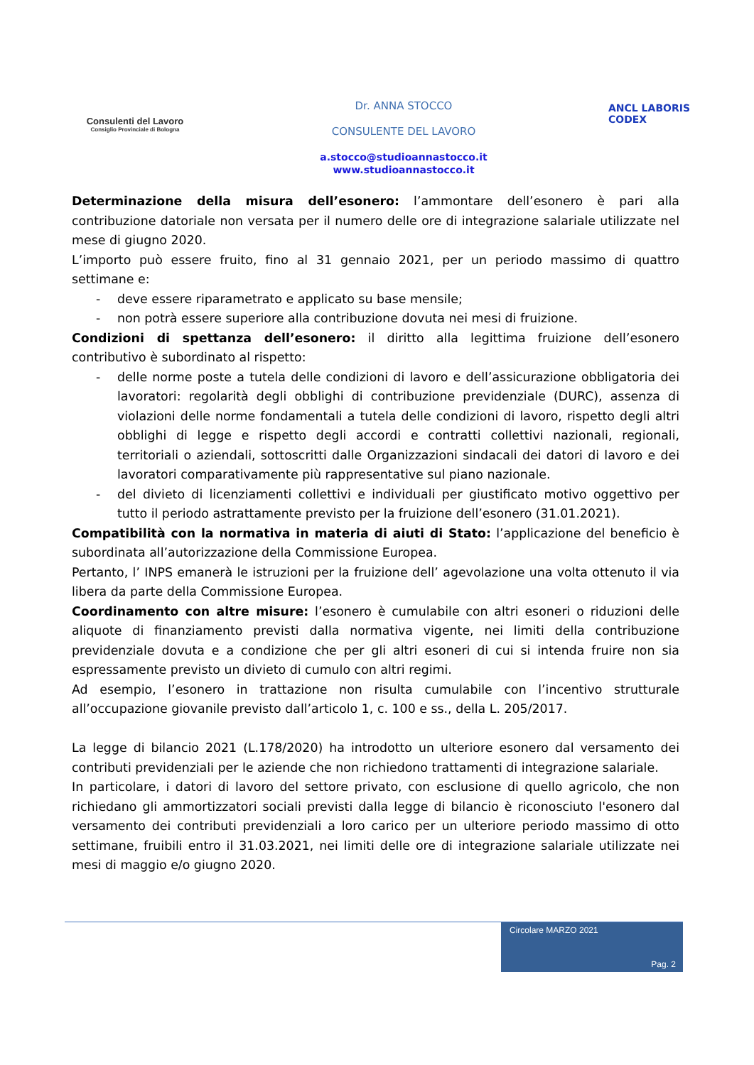Consulenti del Lavoro
Consiglio Provinciale di Bologna
Dr. ANNA STOCCO
CONSULENTE DEL LAVORO
a.stocco@studioannastocco.it
www.studioannastocco.it
ANCL LABORIS CODEX
Determinazione della misura dell’esonero: l’ammontare dell’esonero è pari alla contribuzione datoriale non versata per il numero delle ore di integrazione salariale utilizzate nel mese di giugno 2020.
L’importo può essere fruito, fino al 31 gennaio 2021, per un periodo massimo di quattro settimane e:
- deve essere riparametrato e applicato su base mensile;
- non potrà essere superiore alla contribuzione dovuta nei mesi di fruizione.
Condizioni di spettanza dell’esonero: il diritto alla legittima fruizione dell’esonero contributivo è subordinato al rispetto:
- delle norme poste a tutela delle condizioni di lavoro e dell’assicurazione obbligatoria dei lavoratori: regolarità degli obblighi di contribuzione previdenziale (DURC), assenza di violazioni delle norme fondamentali a tutela delle condizioni di lavoro, rispetto degli altri obblighi di legge e rispetto degli accordi e contratti collettivi nazionali, regionali, territoriali o aziendali, sottoscritti dalle Organizzazioni sindacali dei datori di lavoro e dei lavoratori comparativamente più rappresentative sul piano nazionale.
- del divieto di licenziamenti collettivi e individuali per giustificato motivo oggettivo per tutto il periodo astrattamente previsto per la fruizione dell’esonero (31.01.2021).
Compatibilità con la normativa in materia di aiuti di Stato: l’applicazione del beneficio è subordinata all’autorizzazione della Commissione Europea.
Pertanto, l’ INPS emanerà le istruzioni per la fruizione dell’ agevolazione una volta ottenuto il via libera da parte della Commissione Europea.
Coordinamento con altre misure: l’esonero è cumulabile con altri esoneri o riduzioni delle aliquote di finanziamento previsti dalla normativa vigente, nei limiti della contribuzione previdenziale dovuta e a condizione che per gli altri esoneri di cui si intenda fruire non sia espressamente previsto un divieto di cumulo con altri regimi.
Ad esempio, l’esonero in trattazione non risulta cumulabile con l’incentivo strutturale all’occupazione giovanile previsto dall’articolo 1, c. 100 e ss., della L. 205/2017.
La legge di bilancio 2021 (L.178/2020) ha introdotto un ulteriore esonero dal versamento dei contributi previdenziali per le aziende che non richiedono trattamenti di integrazione salariale.
In particolare, i datori di lavoro del settore privato, con esclusione di quello agricolo, che non richiedano gli ammortizzatori sociali previsti dalla legge di bilancio è riconosciuto l'esonero dal versamento dei contributi previdenziali a loro carico per un ulteriore periodo massimo di otto settimane, fruibili entro il 31.03.2021, nei limiti delle ore di integrazione salariale utilizzate nei mesi di maggio e/o giugno 2020.
Circolare MARZO 2021
Pag. 2